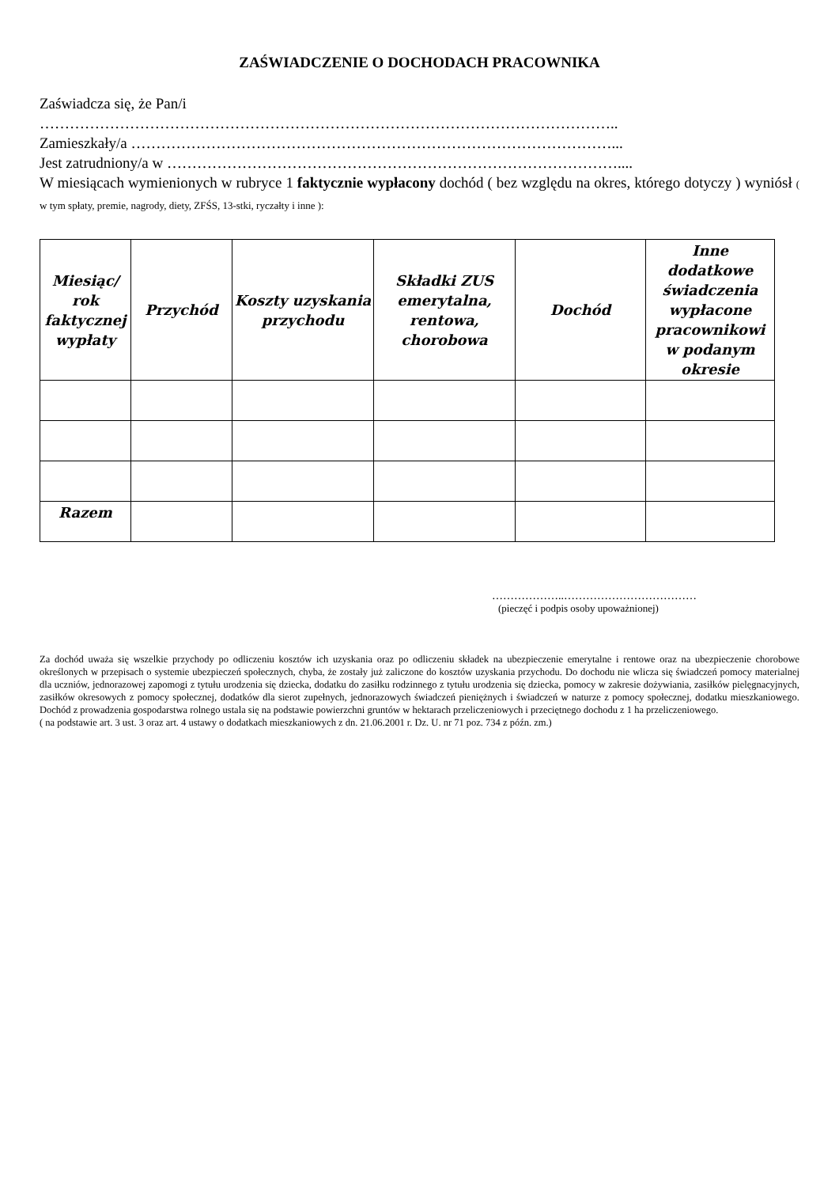ZAŚWIADCZENIE O DOCHODACH PRACOWNIKA
Zaświadcza się, że Pan/i
……………………………………………………………………………………………………..
Zamieszkały/a ……………………………………………………………………………………...
Jest zatrudniony/a w ………………………………………………………………………………....
W miesiącach wymienionych w rubryce 1 faktycznie wypłacony dochód ( bez względu na okres, którego dotyczy ) wyniósł ( w tym spłaty, premie, nagrody, diety, ZFŚS, 13-stki, ryczałty i inne ):
| Miesiąc/ rok faktycznej wypłaty | Przychód | Koszty uzyskania przychodu | Składki ZUS emerytalna, rentowa, chorobowa | Dochód | Inne dodatkowe świadczenia wypłacone pracownikowi w podanym okresie |
| --- | --- | --- | --- | --- | --- |
| Razem | | | | | |
………………..………………………………
(pieczęć i podpis osoby upoważnionej)
Za dochód uważa się wszelkie przychody po odliczeniu kosztów ich uzyskania oraz po odliczeniu składek na ubezpieczenie emerytalne i rentowe oraz na ubezpieczenie chorobowe określonych w przepisach o systemie ubezpieczeń społecznych, chyba, że zostały już zaliczone do kosztów uzyskania przychodu. Do dochodu nie wlicza się świadczeń pomocy materialnej dla uczniów, jednorazowej zapomogi z tytułu urodzenia się dziecka, dodatku do zasiłku rodzinnego z tytułu urodzenia się dziecka, pomocy w zakresie dożywiania, zasiłków pielęgnacyjnych, zasiłków okresowych z pomocy społecznej, dodatków dla sierot zupełnych, jednorazowych świadczeń pieniężnych i świadczeń w naturze z pomocy społecznej, dodatku mieszkaniowego. Dochód z prowadzenia gospodarstwa rolnego ustala się na podstawie powierzchni gruntów w hektarach przeliczeniowych i przeciętnego dochodu z 1 ha przeliczeniowego.
( na podstawie art. 3 ust. 3 oraz art. 4 ustawy o dodatkach mieszkaniowych z dn. 21.06.2001 r. Dz. U. nr 71 poz. 734 z późn. zm.)